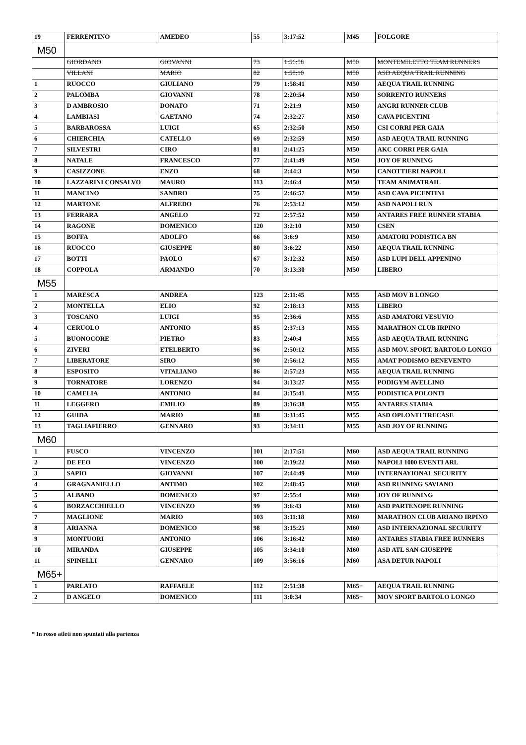| 19 | FERRENTINO | AMEDEO | 55 | 3:17:52 | M45 | FOLGORE |
| M50 | | | | | | |
| | GIORDANO | GIOVANNI | 73 | 1:56:58 | M50 | MONTEMILETTO TEAM RUNNERS |
| | VILLANI | MARIO | 82 | 1:58:10 | M50 | ASD AEQUA TRAIL RUNNING |
| 1 | RUOCCO | GIULIANO | 79 | 1:58:41 | M50 | AEQUA TRAIL RUNNING |
| 2 | PALOMBA | GIOVANNI | 78 | 2:20:54 | M50 | SORRENTO RUNNERS |
| 3 | D AMBROSIO | DONATO | 71 | 2:21:9 | M50 | ANGRI RUNNER CLUB |
| 4 | LAMBIASI | GAETANO | 74 | 2:32:27 | M50 | CAVA PICENTINI |
| 5 | BARBAROSSA | LUIGI | 65 | 2:32:50 | M50 | CSI CORRI PER GAIA |
| 6 | CHIERCHIA | CATELLO | 69 | 2:32:59 | M50 | ASD AEQUA TRAIL RUNNING |
| 7 | SILVESTRI | CIRO | 81 | 2:41:25 | M50 | AKC CORRI PER GAIA |
| 8 | NATALE | FRANCESCO | 77 | 2:41:49 | M50 | JOY OF RUNNING |
| 9 | CASIZZONE | ENZO | 68 | 2:44:3 | M50 | CANOTTIERI NAPOLI |
| 10 | LAZZARINI CONSALVO | MAURO | 113 | 2:46:4 | M50 | TEAM ANIMATRAIL |
| 11 | MANCINO | SANDRO | 75 | 2:46:57 | M50 | ASD CAVA PICENTINI |
| 12 | MARTONE | ALFREDO | 76 | 2:53:12 | M50 | ASD NAPOLI RUN |
| 13 | FERRARA | ANGELO | 72 | 2:57:52 | M50 | ANTARES FREE RUNNER STABIA |
| 14 | RAGONE | DOMENICO | 120 | 3:2:10 | M50 | CSEN |
| 15 | BOFFA | ADOLFO | 66 | 3:6:9 | M50 | AMATORI PODISTICA BN |
| 16 | RUOCCO | GIUSEPPE | 80 | 3:6:22 | M50 | AEQUA TRAIL RUNNING |
| 17 | BOTTI | PAOLO | 67 | 3:12:32 | M50 | ASD LUPI DELL APPENINO |
| 18 | COPPOLA | ARMANDO | 70 | 3:13:30 | M50 | LIBERO |
| M55 | | | | | | |
| 1 | MARESCA | ANDREA | 123 | 2:11:45 | M55 | ASD MOV B LONGO |
| 2 | MONTELLA | ELIO | 92 | 2:18:13 | M55 | LIBERO |
| 3 | TOSCANO | LUIGI | 95 | 2:36:6 | M55 | ASD AMATORI VESUVIO |
| 4 | CERUOLO | ANTONIO | 85 | 2:37:13 | M55 | MARATHON CLUB IRPINO |
| 5 | BUONOCORE | PIETRO | 83 | 2:40:4 | M55 | ASD AEQUA TRAIL RUNNING |
| 6 | ZIVERI | ETELBERTO | 96 | 2:50:12 | M55 | ASD MOV. SPORT. BARTOLO LONGO |
| 7 | LIBERATORE | SIRO | 90 | 2:56:12 | M55 | AMAT PODISMO BENEVENTO |
| 8 | ESPOSITO | VITALIANO | 86 | 2:57:23 | M55 | AEQUA TRAIL RUNNING |
| 9 | TORNATORE | LORENZO | 94 | 3:13:27 | M55 | PODIGYM AVELLINO |
| 10 | CAMELIA | ANTONIO | 84 | 3:15:41 | M55 | PODISTICA POLONTI |
| 11 | LEGGERO | EMILIO | 89 | 3:16:38 | M55 | ANTARES STABIA |
| 12 | GUIDA | MARIO | 88 | 3:31:45 | M55 | ASD OPLONTI TRECASE |
| 13 | TAGLIAFIERRO | GENNARO | 93 | 3:34:11 | M55 | ASD JOY OF RUNNING |
| M60 | | | | | | |
| 1 | FUSCO | VINCENZO | 101 | 2:17:51 | M60 | ASD AEQUA TRAIL RUNNING |
| 2 | DE FEO | VINCENZO | 100 | 2:19:22 | M60 | NAPOLI 1000 EVENTI ARL |
| 3 | SAPIO | GIOVANNI | 107 | 2:44:49 | M60 | INTERNAYIONAL SECURITY |
| 4 | GRAGNANIELLO | ANTIMO | 102 | 2:48:45 | M60 | ASD RUNNING SAVIANO |
| 5 | ALBANO | DOMENICO | 97 | 2:55:4 | M60 | JOY OF RUNNING |
| 6 | BORZACCHIELLO | VINCENZO | 99 | 3:6:43 | M60 | ASD PARTENOPE RUNNING |
| 7 | MAGLIONE | MARIO | 103 | 3:11:18 | M60 | MARATHON CLUB ARIANO IRPINO |
| 8 | ARIANNA | DOMENICO | 98 | 3:15:25 | M60 | ASD INTERNAZIONAL SECURITY |
| 9 | MONTUORI | ANTONIO | 106 | 3:16:42 | M60 | ANTARES STABIA FREE RUNNERS |
| 10 | MIRANDA | GIUSEPPE | 105 | 3:34:10 | M60 | ASD ATL SAN GIUSEPPE |
| 11 | SPINELLI | GENNARO | 109 | 3:56:16 | M60 | ASA DETUR NAPOLI |
| M65+ | | | | | | |
| 1 | PARLATO | RAFFAELE | 112 | 2:51:38 | M65+ | AEQUA TRAIL RUNNING |
| 2 | D ANGELO | DOMENICO | 111 | 3:0:34 | M65+ | MOV SPORT BARTOLO LONGO |
* In rosso atleti non spuntati alla partenza